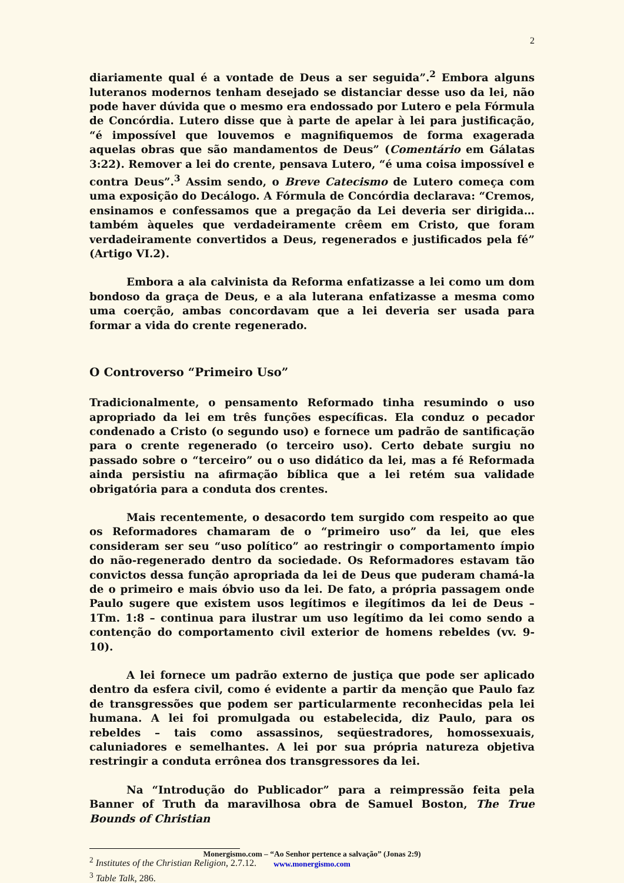2
diariamente qual é a vontade de Deus a ser seguida”.<sup>2</sup> Embora alguns luteranos modernos tenham desejado se distanciar desse uso da lei, não pode haver dúvida que o mesmo era endossado por Lutero e pela Fórmula de Concórdia. Lutero disse que à parte de apelar à lei para justificação, “é impossível que louvemos e magnifiquemos de forma exagerada aquelas obras que são mandamentos de Deus” (Comentário em Gálatas 3:22). Remover a lei do crente, pensava Lutero, “é uma coisa impossível e contra Deus”.<sup>3</sup> Assim sendo, o Breve Catecismo de Lutero começa com uma exposição do Decálogo. A Fórmula de Concórdia declarava: “Cremos, ensinamos e confessamos que a pregação da Lei deveria ser dirigida… também àqueles que verdadeiramente crêem em Cristo, que foram verdadeiramente convertidos a Deus, regenerados e justificados pela fé” (Artigo VI.2).
Embora a ala calvinista da Reforma enfatizasse a lei como um dom bondoso da graça de Deus, e a ala luterana enfatizasse a mesma como uma coerção, ambas concordavam que a lei deveria ser usada para formar a vida do crente regenerado.
O Controverso “Primeiro Uso”
Tradicionalmente, o pensamento Reformado tinha resumindo o uso apropriado da lei em três funções específicas. Ela conduz o pecador condenado a Cristo (o segundo uso) e fornece um padrão de santificação para o crente regenerado (o terceiro uso). Certo debate surgiu no passado sobre o “terceiro” ou o uso didático da lei, mas a fé Reformada ainda persistiu na afirmação bíblica que a lei retém sua validade obrigatória para a conduta dos crentes.
Mais recentemente, o desacordo tem surgido com respeito ao que os Reformadores chamaram de o “primeiro uso” da lei, que eles consideram ser seu “uso político” ao restringir o comportamento ímpio do não-regenerado dentro da sociedade. Os Reformadores estavam tão convictos dessa função apropriada da lei de Deus que puderam chamá-la de o primeiro e mais óbvio uso da lei. De fato, a própria passagem onde Paulo sugere que existem usos legítimos e ilegítimos da lei de Deus – 1Tm. 1:8 – continua para ilustrar um uso legítimo da lei como sendo a contenção do comportamento civil exterior de homens rebeldes (vv. 9-10).
A lei fornece um padrão externo de justiça que pode ser aplicado dentro da esfera civil, como é evidente a partir da menção que Paulo faz de transgressões que podem ser particularmente reconhecidas pela lei humana. A lei foi promulgada ou estabelecida, diz Paulo, para os rebeldes – tais como assassinos, seqüestradores, homossexuais, caluniadores e semelhantes. A lei por sua própria natureza objetiva restringir a conduta errônea dos transgressores da lei.
Na “Introdução do Publicador” para a reimpressão feita pela Banner of Truth da maravilhosa obra de Samuel Boston, The True Bounds of Christian
<sup>2</sup> Institutes of the Christian Religion, 2.7.12.
<sup>3</sup> Table Talk, 286.
Monergismo.com – “Ao Senhor pertence a salvação” (Jonas 2:9)
www.monergismo.com